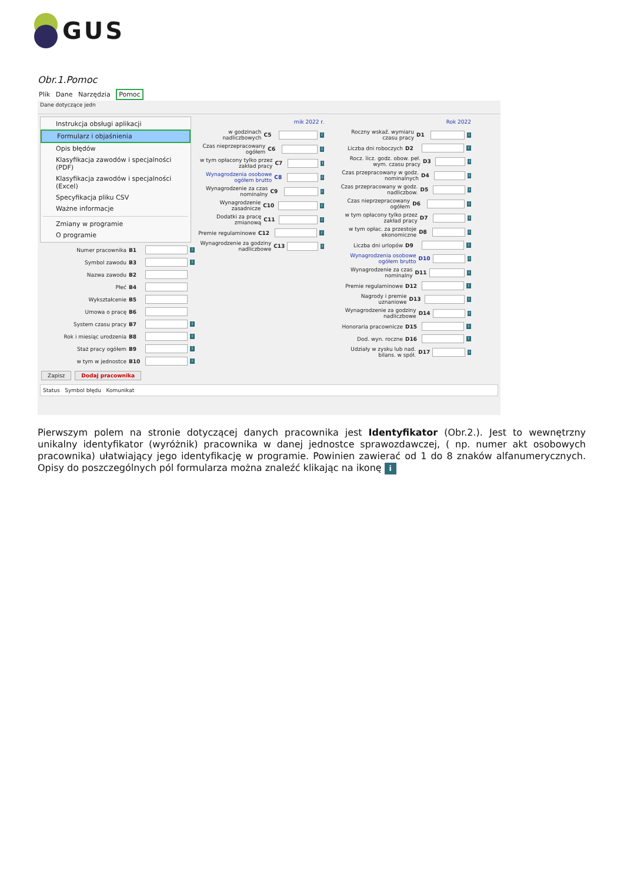GUS
Obr.1.Pomoc
Plik Dane Narzędzia Pomoc
Dane dotyczące jedn
Instrukcja obsługi aplikacji
Formularz i objaśnienia
Opis błędów
Klasyfikacja zawodów i specjalności (PDF)
Klasyfikacja zawodów i specjalności (Excel)
Specyfikacja pliku CSV
Ważne informacje
Zmiany w programie
O programie
Numer pracownika B1 i
Symbol zawodu B3 i
Nazwa zawodu B2
Płeć B4
Wykształcenie B5
Umowa o pracę B6
System czasu pracy B7 i
Rok i miesiąc urodzenia B8 i
Staż pracy ogółem B9 i
w tym w jednostce B10 i
rnik 2022 r.
w godzinach nadliczbowych C5 i
Czas nieprzepracowany ogółem C6 i
w tym opłacony tylko przez zakład pracy C7 i
Wynagrodzenia osobowe ogółem brutto C8 i
Wynagrodzenie za czas nominalny C9 i
Wynagrodzenie zasadnicze C10 i
Dodatki za pracę zmianową C11 i
Premie regulaminowe C12 i
Wynagrodzenie za godziny nadliczbowe C13 i
Rok 2022
Roczny wskaź. wymiaru czasu pracy D1 i
Liczba dni roboczych D2 i
Rocz. licz. godz. obow. peł. wym. czasu pracy D3 i
Czas przepracowany w godz. nominalnych D4 i
Czas przepracowany w godz. nadliczbow. D5 i
Czas nieprzepracowany ogółem D6 i
w tym opłacony tylko przez zakład pracy D7 i
w tym opłac. za przestoje ekonomiczne D8 i
Liczba dni urlopów D9 i
Wynagrodzenia osobowe ogółem brutto D10 i
Wynagrodzenie za czas nominalny D11 i
Premie regulaminowe D12 i
Nagrody i premie uznaniowe D13 i
Wynagrodzenie za godziny nadliczbowe D14 i
Honoraria pracownicze D15 i
Dod. wyn. roczne D16 i
Udziały w zysku lub nad. bilans. w spół. D17 i
Zapisz Dodaj pracownika
Status Symbol błędu Komunikat
Pierwszym polem na stronie dotyczącej danych pracownika jest Identyfikator (Obr.2.). Jest to wewnętrzny unikalny identyfikator (wyróżnik) pracownika w danej jednostce sprawozdawczej, ( np. numer akt osobowych pracownika) ułatwiający jego identyfikację w programie. Powinien zawierać od 1 do 8 znaków alfanumerycznych. Opisy do poszczególnych pól formularza można znaleźć klikając na ikonę i